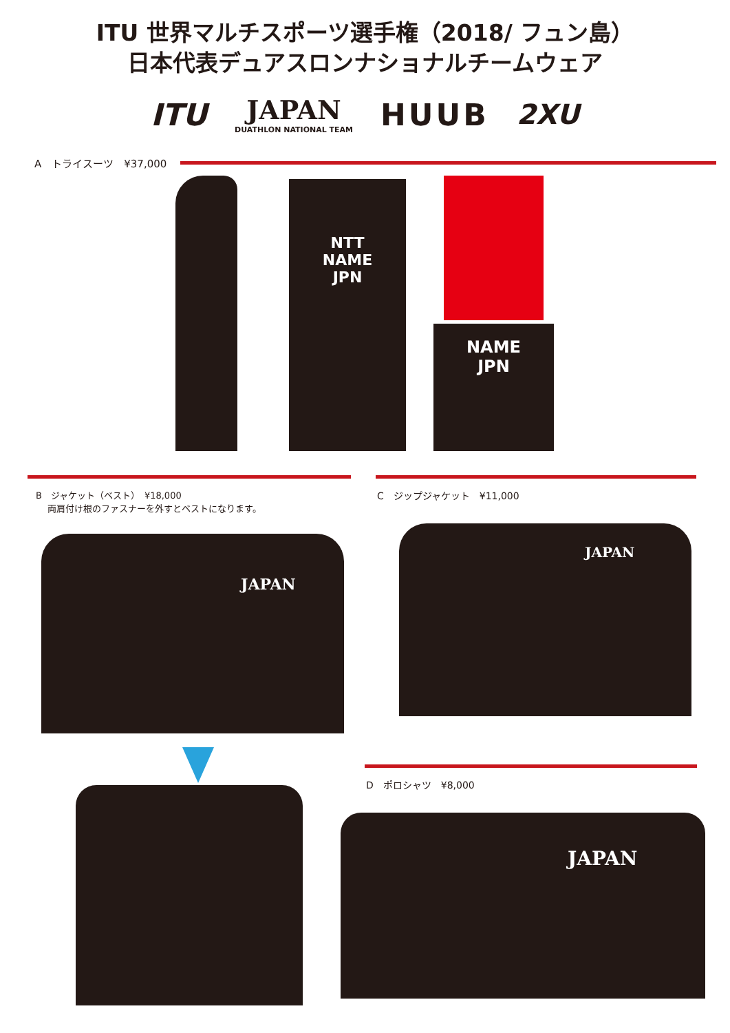ITU 世界マルチスポーツ選手権（2018/ フュン島）
日本代表デュアスロンナショナルチームウェア
ITU
JAPAN
DUATHLON NATIONAL TEAM
HUUB 2XU
A　トライスーツ　¥37,000
NTT
NAME
JPN
NAME
JPN
B　ジャケット（ベスト）　¥18,000
　 両肩付け根のファスナーを外すとベストになります。
C　ジップジャケット　¥11,000
JAPAN
JAPAN
D　ポロシャツ　¥8,000
JAPAN